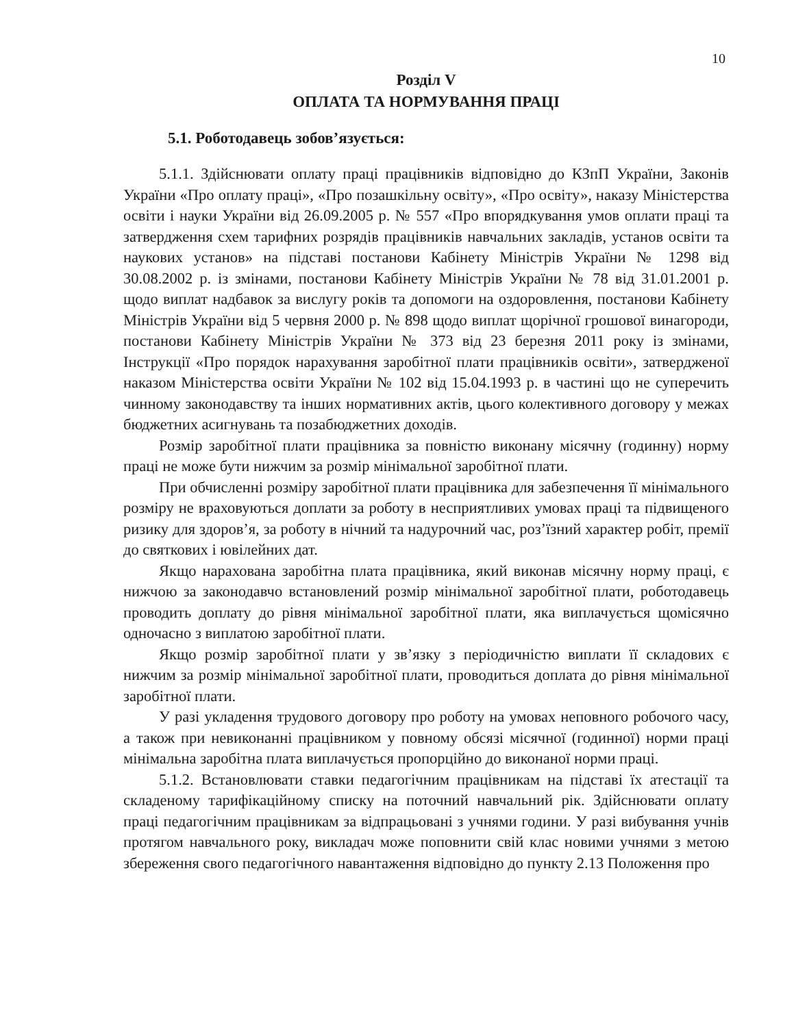10
Розділ V
ОПЛАТА ТА НОРМУВАННЯ ПРАЦІ
5.1. Роботодавець зобов’язується:
5.1.1. Здійснювати оплату праці працівників відповідно до КЗпП України, Законів України «Про оплату праці», «Про позашкільну освіту», «Про освіту», наказу Міністерства освіти і науки України від 26.09.2005 р. № 557 «Про впорядкування умов оплати праці та затвердження схем тарифних розрядів працівників навчальних закладів, установ освіти та наукових установ» на підставі постанови Кабінету Міністрів України № 1298 від 30.08.2002 р. із змінами, постанови Кабінету Міністрів України № 78 від 31.01.2001 р. щодо виплат надбавок за вислугу років та допомоги на оздоровлення, постанови Кабінету Міністрів України від 5 червня 2000 р. № 898 щодо виплат щорічної грошової винагороди, постанови Кабінету Міністрів України № 373 від 23 березня 2011 року із змінами, Інструкції «Про порядок нарахування заробітної плати працівників освіти», затвердженої наказом Міністерства освіти України № 102 від 15.04.1993 р. в частині що не суперечить чинному законодавству та інших нормативних актів, цього колективного договору у межах бюджетних асигнувань та позабюджетних доходів.
Розмір заробітної плати працівника за повністю виконану місячну (годинну) норму праці не може бути нижчим за розмір мінімальної заробітної плати.
При обчисленні розміру заробітної плати працівника для забезпечення її мінімального розміру не враховуються доплати за роботу в несприятливих умовах праці та підвищеного ризику для здоров’я, за роботу в нічний та надурочний час, роз’їзний характер робіт, премії до святкових і ювілейних дат.
Якщо нарахована заробітна плата працівника, який виконав місячну норму праці, є нижчою за законодавчо встановлений розмір мінімальної заробітної плати, роботодавець проводить доплату до рівня мінімальної заробітної плати, яка виплачується щомісячно одночасно з виплатою заробітної плати.
Якщо розмір заробітної плати у зв’язку з періодичністю виплати її складових є нижчим за розмір мінімальної заробітної плати, проводиться доплата до рівня мінімальної заробітної плати.
У разі укладення трудового договору про роботу на умовах неповного робочого часу, а також при невиконанні працівником у повному обсязі місячної (годинної) норми праці мінімальна заробітна плата виплачується пропорційно до виконаної норми праці.
5.1.2. Встановлювати ставки педагогічним працівникам на підставі їх атестації та складеному тарифікаційному списку на поточний навчальний рік. Здійснювати оплату праці педагогічним працівникам за відпрацьовані з учнями години. У разі вибування учнів протягом навчального року, викладач може поповнити свій клас новими учнями з метою збереження свого педагогічного навантаження відповідно до пункту 2.13 Положення про